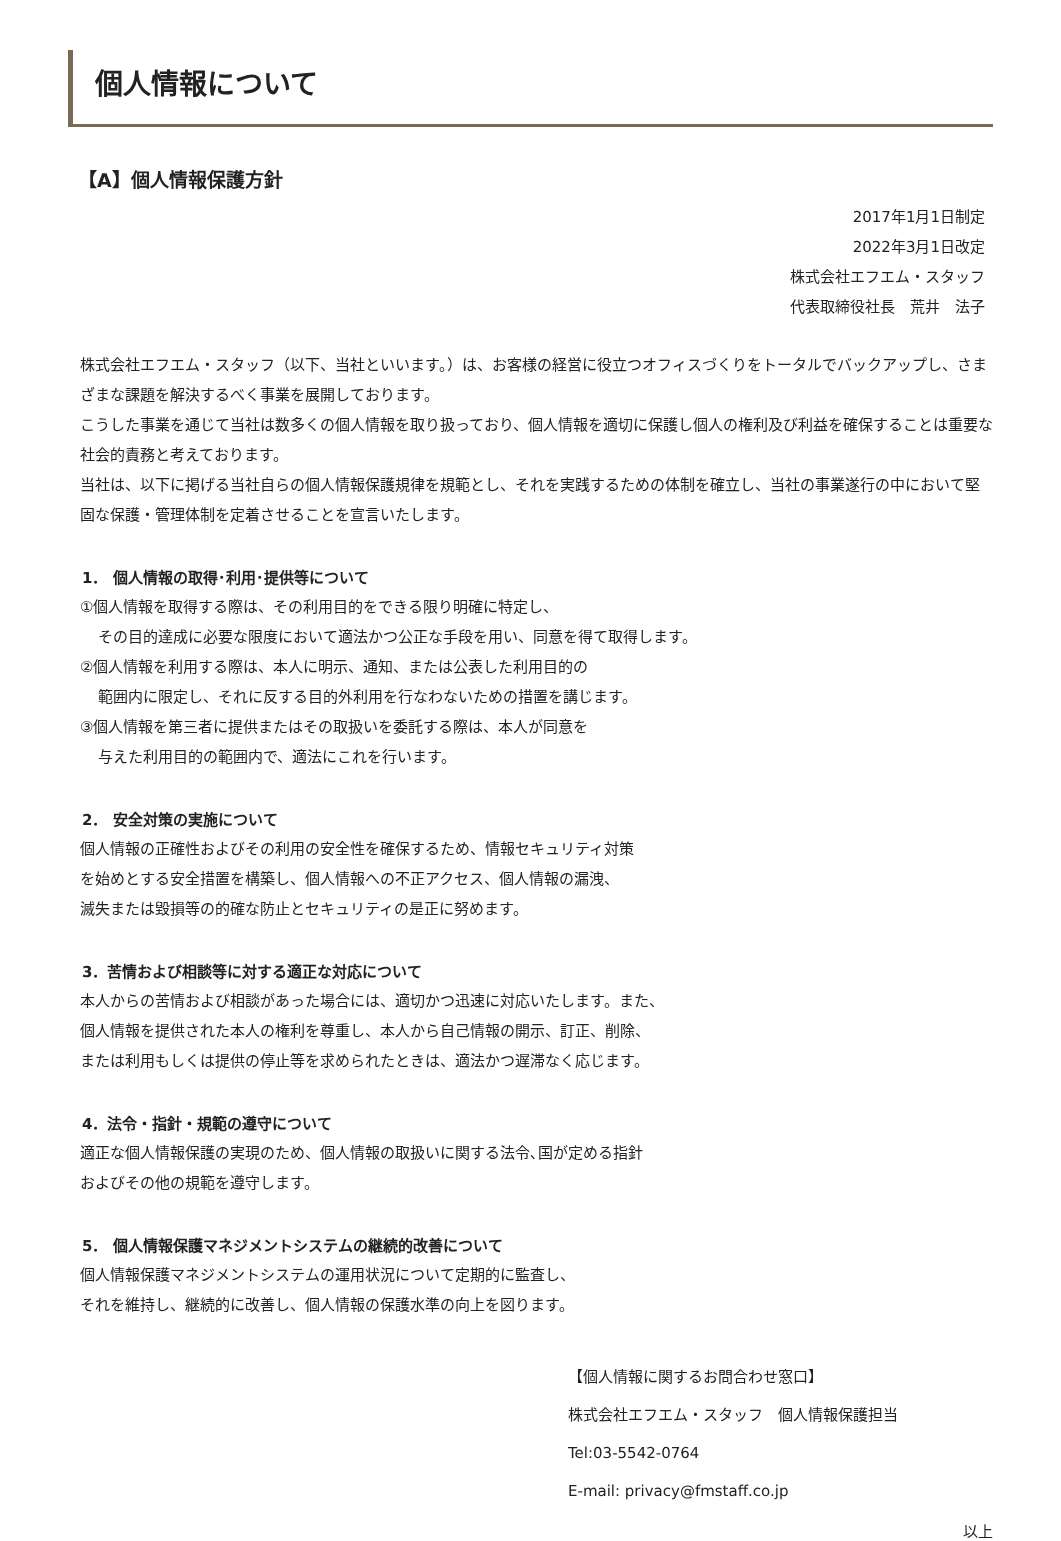個人情報について
【A】個人情報保護方針
2017年1月1日制定
2022年3月1日改定
株式会社エフエム・スタッフ
代表取締役社長　荒井　法子
株式会社エフエム・スタッフ（以下、当社といいます。）は、お客様の経営に役立つオフィスづくりをトータルでバックアップし、さまざまな課題を解決するべく事業を展開しております。
こうした事業を通じて当社は数多くの個人情報を取り扱っており、個人情報を適切に保護し個人の権利及び利益を確保することは重要な社会的責務と考えております。
当社は、以下に掲げる当社自らの個人情報保護規律を規範とし、それを実践するための体制を確立し、当社の事業遂行の中において堅固な保護・管理体制を定着させることを宣言いたします。
1． 個人情報の取得･利用･提供等について
①個人情報を取得する際は、その利用目的をできる限り明確に特定し、
その目的達成に必要な限度において適法かつ公正な手段を用い、同意を得て取得します。
②個人情報を利用する際は、本人に明示、通知、または公表した利用目的の
範囲内に限定し、それに反する目的外利用を行なわないための措置を講じます。
③個人情報を第三者に提供またはその取扱いを委託する際は、本人が同意を
与えた利用目的の範囲内で、適法にこれを行います。
2． 安全対策の実施について
個人情報の正確性およびその利用の安全性を確保するため、情報セキュリティ対策
を始めとする安全措置を構築し、個人情報への不正アクセス、個人情報の漏洩、
滅失または毀損等の的確な防止とセキュリティの是正に努めます。
3．苦情および相談等に対する適正な対応について
本人からの苦情および相談があった場合には、適切かつ迅速に対応いたします。また、
個人情報を提供された本人の権利を尊重し、本人から自己情報の開示、訂正、削除、
または利用もしくは提供の停止等を求められたときは、適法かつ遅滞なく応じます。
4．法令・指針・規範の遵守について
適正な個人情報保護の実現のため、個人情報の取扱いに関する法令､国が定める指針
およびその他の規範を遵守します。
5． 個人情報保護マネジメントシステムの継続的改善について
個人情報保護マネジメントシステムの運用状況について定期的に監査し、
それを維持し、継続的に改善し、個人情報の保護水準の向上を図ります。
【個人情報に関するお問合わせ窓口】
株式会社エフエム・スタッフ　個人情報保護担当
Tel:03-5542-0764
E-mail: privacy@fmstaff.co.jp
以上